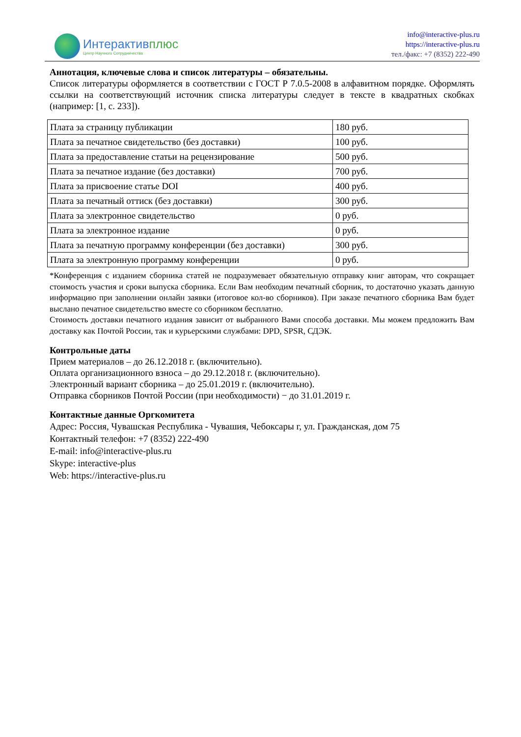Интерактивплюс
Центр Научного Сотрудничества
info@interactive-plus.ru
https://interactive-plus.ru
тел./факс: +7 (8352) 222-490
Аннотация, ключевые слова и список литературы – обязательны.
Список литературы оформляется в соответствии с ГОСТ Р 7.0.5-2008 в алфавитном порядке. Оформлять ссылки на соответствующий источник списка литературы следует в тексте в квадратных скобках (например: [1, с. 233]).
| Плата за страницу публикации | 180 руб. |
| Плата за печатное свидетельство (без доставки) | 100 руб. |
| Плата за предоставление статьи на рецензирование | 500 руб. |
| Плата за печатное издание (без доставки) | 700 руб. |
| Плата за присвоение статье DOI | 400 руб. |
| Плата за печатный оттиск (без доставки) | 300 руб. |
| Плата за электронное свидетельство | 0 руб. |
| Плата за электронное издание | 0 руб. |
| Плата за печатную программу конференции (без доставки) | 300 руб. |
| Плата за электронную программу конференции | 0 руб. |
*Конференция с изданием сборника статей не подразумевает обязательную отправку книг авторам, что сокращает стоимость участия и сроки выпуска сборника. Если Вам необходим печатный сборник, то достаточно указать данную информацию при заполнении онлайн заявки (итоговое кол-во сборников). При заказе печатного сборника Вам будет выслано печатное свидетельство вместе со сборником бесплатно.
Стоимость доставки печатного издания зависит от выбранного Вами способа доставки. Мы можем предложить Вам доставку как Почтой России, так и курьерскими службами: DPD, SPSR, СДЭК.
Контрольные даты
Прием материалов – до 26.12.2018 г. (включительно).
Оплата организационного взноса – до 29.12.2018 г. (включительно).
Электронный вариант сборника – до 25.01.2019 г. (включительно).
Отправка сборников Почтой России (при необходимости) − до 31.01.2019 г.
Контактные данные Оргкомитета
Адрес: Россия, Чувашская Республика - Чувашия, Чебоксары г, ул. Гражданская, дом 75
Контактный телефон: +7 (8352) 222-490
E-mail: info@interactive-plus.ru
Skype: interactive-plus
Web: https://interactive-plus.ru